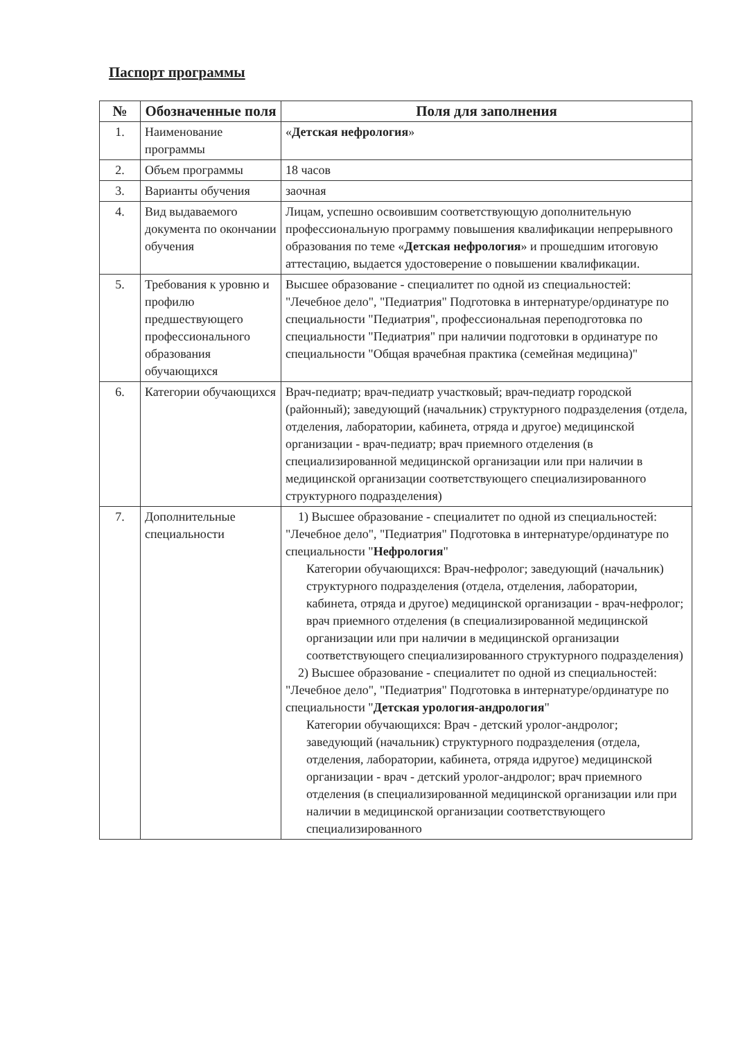Паспорт программы
| № | Обозначенные поля | Поля для заполнения |
| --- | --- | --- |
| 1. | Наименование программы | « Детская нефрология » |
| 2. | Объем программы | 18 часов |
| 3. | Варианты обучения | заочная |
| 4. | Вид выдаваемого документа по окончании обучения | Лицам, успешно освоившим соответствующую дополнительную профессиональную программу повышения квалификации непрерывного образования по теме « Детская нефрология » и прошедшим итоговую аттестацию, выдается удостоверение о повышении квалификации. |
| 5. | Требования к уровню и профилю предшествующего профессионального образования обучающихся | Высшее образование - специалитет по одной из специальностей: "Лечебное дело", "Педиатрия" Подготовка в интернатуре/ординатуре по специальности "Педиатрия", профессиональная переподготовка по специальности "Педиатрия" при наличии подготовки в ординатуре по специальности "Общая врачебная практика (семейная медицина)" |
| 6. | Категории обучающихся | Врач-педиатр; врач-педиатр участковый; врач-педиатр городской (районный); заведующий (начальник) структурного подразделения (отдела, отделения, лаборатории, кабинета, отряда и другое) медицинской организации - врач-педиатр; врач приемного отделения (в специализированной медицинской организации или при наличии в медицинской организации соответствующего специализированного структурного подразделения) |
| 7. | Дополнительные специальности | 1) Высшее образование - специалитет по одной из специальностей: "Лечебное дело", "Педиатрия" Подготовка в интернатуре/ординатуре по специальности " Нефрология " Категории обучающихся: Врач-нефролог; заведующий (начальник) структурного подразделения (отдела, отделения, лаборатории, кабинета, отряда и другое) медицинской организации - врач-нефролог; врач приемного отделения (в специализированной медицинской организации или при наличии в медицинской организации соответствующего специализированного структурного подразделения) 2) Высшее образование - специалитет по одной из специальностей: "Лечебное дело", "Педиатрия" Подготовка в интернатуре/ординатуре по специальности " Детская урология-андрология " Категории обучающихся: Врач - детский уролог-андролог; заведующий (начальник) структурного подразделения (отдела, отделения, лаборатории, кабинета, отряда идругое) медицинской организации - врач - детский уролог-андролог; врач приемного отделения (в специализированной медицинской организации или при наличии в медицинской организации соответствующего специализированного |